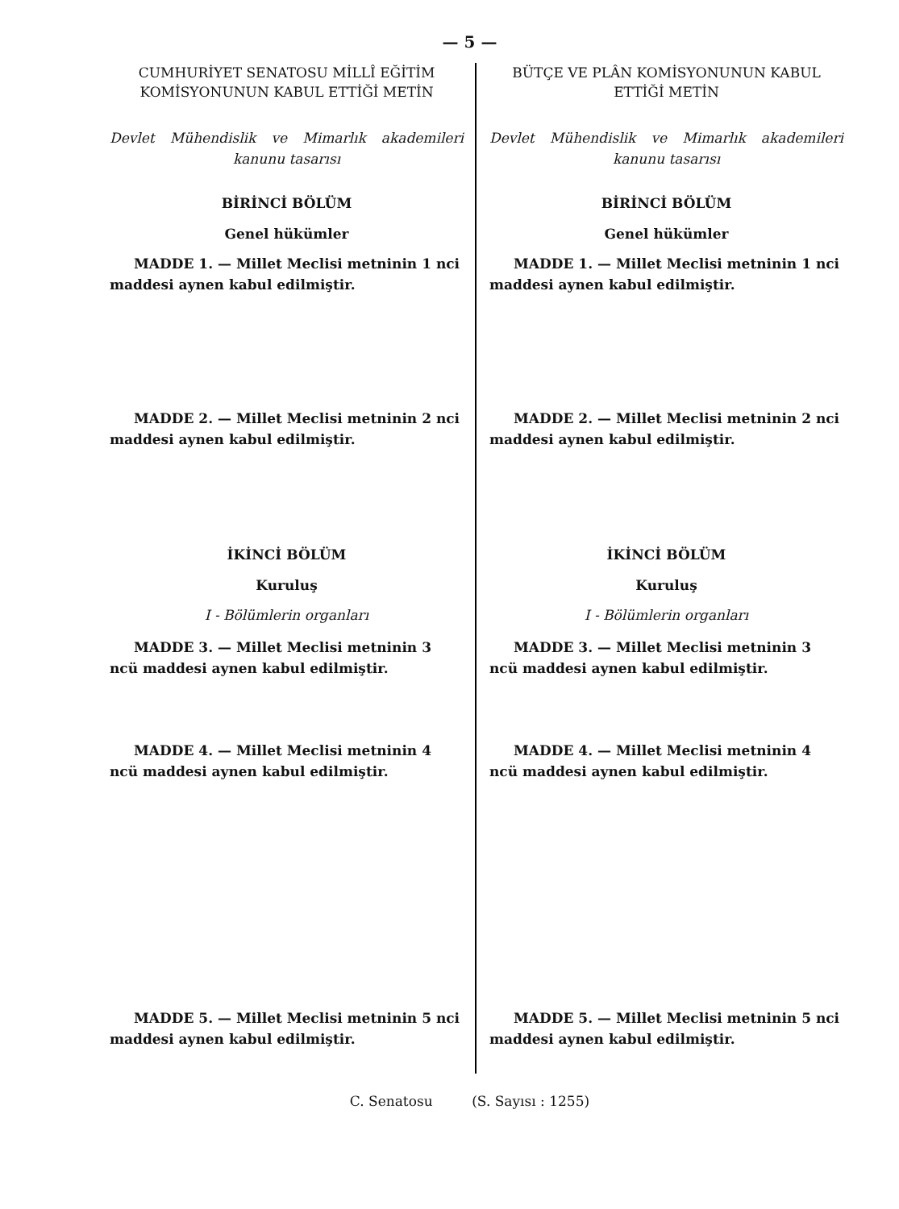— 5 —
CUMHURİYET SENATOSU MİLLÎ EĞİTİM KOMİSYONUNUN KABUL ETTİĞİ METİN
Devlet Mühendislik ve Mimarlık akademileri kanunu tasarısı
BİRİNCİ BÖLÜM
Genel hükümler
MADDE 1. — Millet Meclisi metninin 1 nci maddesi aynen kabul edilmiştir.
MADDE 2. — Millet Meclisi metninin 2 nci maddesi aynen kabul edilmiştir.
İKİNCİ BÖLÜM
Kuruluş
I - Bölümlerin organları
MADDE 3. — Millet Meclisi metninin 3 ncü maddesi aynen kabul edilmiştir.
MADDE 4. — Millet Meclisi metninin 4 ncü maddesi aynen kabul edilmiştir.
MADDE 5. — Millet Meclisi metninin 5 nci maddesi aynen kabul edilmiştir.
BÜTÇE VE PLÂN KOMİSYONUNUN KABUL ETTİĞİ METİN
Devlet Mühendislik ve Mimarlık akademileri kanunu tasarısı
BİRİNCİ BÖLÜM
Genel hükümler
MADDE 1. — Millet Meclisi metninin 1 nci maddesi aynen kabul edilmiştir.
MADDE 2. — Millet Meclisi metninin 2 nci maddesi aynen kabul edilmiştir.
İKİNCİ BÖLÜM
Kuruluş
I - Bölümlerin organları
MADDE 3. — Millet Meclisi metninin 3 ncü maddesi aynen kabul edilmiştir.
MADDE 4. — Millet Meclisi metninin 4 ncü maddesi aynen kabul edilmiştir.
MADDE 5. — Millet Meclisi metninin 5 nci maddesi aynen kabul edilmiştir.
C. Senatosu (S. Sayısı : 1255)